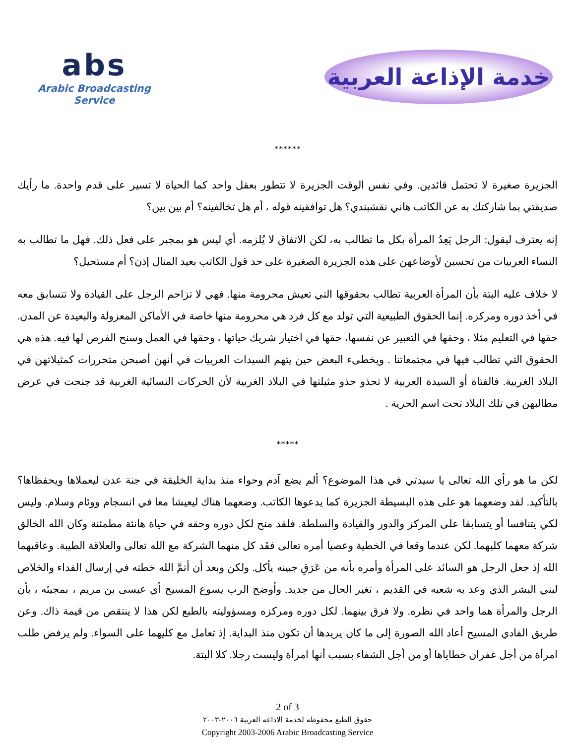abs
Arabic Broadcasting Service
خدمة الإذاعة العربية
******
الجزيرة صغيرة لا تحتمل قائدين. وفي نفس الوقت الجزيرة لا تتطور بعقل واحد كما الحياة لا تسير على قدم واحدة. ما رأيك صديقتي بما شاركتك به عن الكاتب هاني نقشبندي؟ هل توافقينه قوله ، أم هل تخالفينه؟ أم بين بين؟
إنه يعترف ليقول: الرجل يَعِدُ المرأة بكل ما تطالب به، لكن الاتفاق لا يُلزمه. أي ليس هو بمجبر على فعل ذلك. فهل ما تطالب به النساء العربيات من تحسين لأوضاعهن على هذه الجزيرة الصغيرة على حد قول الكاتب بعيد المنال إذن؟ أم مستحيل؟
لا خلاف عليه البتة بأن المرأة العربية تطالب بحقوقها التي تعيش محرومة منها. فهي لا تزاحم الرجل على القيادة ولا تتسابق معه في أخذ دوره ومركزه. إنما الحقوق الطبيعية التي تولد مع كل فرد هي محرومة منها خاصة في الأماكن المعزولة والبعيدة عن المدن. حقها في التعليم مثلا ، وحقها في التعبير عن نفسها، حقها في اختيار شريك حياتها ، وحقها في العمل وسنح الفرص لها فيه. هذه هي الحقوق التي تطالب فيها في مجتمعاتنا . ويخطىء البعض حين يتهم السيدات العربيات في أنهن أصبحن متحررات كمثيلاتهن في البلاد الغربية. فالفتاة أو السيدة العربية لا تحذو حذو مثيلتها في البلاد الغربية لأن الحركات النسائية الغربية قد جنحت في عرض مطالبهن في تلك البلاد تحت اسم الحرية .
*****
لكن ما هو رأي الله تعالى يا سيدتي في هذا الموضوع؟ ألم يضع آدم وحواء منذ بداية الخليقة في جنة عدن ليعملاها ويحفظاها؟ بالتأكيد. لقد وضعهما هو على هذه البسيطة الجزيرة كما يدعوها الكاتب. وضعهما هناك ليعيشا معا في انسجام ووئام وسلام. وليس لكي يتنافسا أو يتسابقا على المركز والدور والقيادة والسلطة. فلقد منح لكل دوره وحقه في حياة هانئة مطمئنة وكان الله الخالق شركة معهما كليهما. لكن عندما وقعا في الخطية وعصيا أمره تعالى فقَد كل منهما الشركة مع الله تعالى والعلاقة الطيبة. وعاقبهما الله إذ جعل الرجل هو السائد على المرأة وأمره بأنه من عَرَقِ جبينه يأكل. ولكن وبعد أن أتمَّ الله خطته في إرسال الفداء والخلاص لبني البشر الذي وعد به شعبه في القديم ، تغير الحال من جديد. وأوضح الرب يسوع المسيح أي عيسى بن مريم ، بمجيئه ، بأن الرجل والمرأة هما واحد في نظره. ولا فرق بينهما. لكل دوره ومركزه ومسؤوليته بالطبع لكن هذا لا ينتقص من قيمة ذاك. وعن طريق الفادي المسيح أعاد الله الصورة إلى ما كان يريدها أن تكون منذ البداية. إذ تعامل مع كليهما على السواء. ولم يرفض طلب امرأة من أجل غفران خطاياها أو من أجل الشفاء بسبب أنها امرأة وليست رجلا. كلا البتة.
2 of 3
حقوق الطبع محفوظه لخدمة الاذاعه العربية ٢٠٠٦-٢٠٠٣
Copyright 2003-2006 Arabic Broadcasting Service